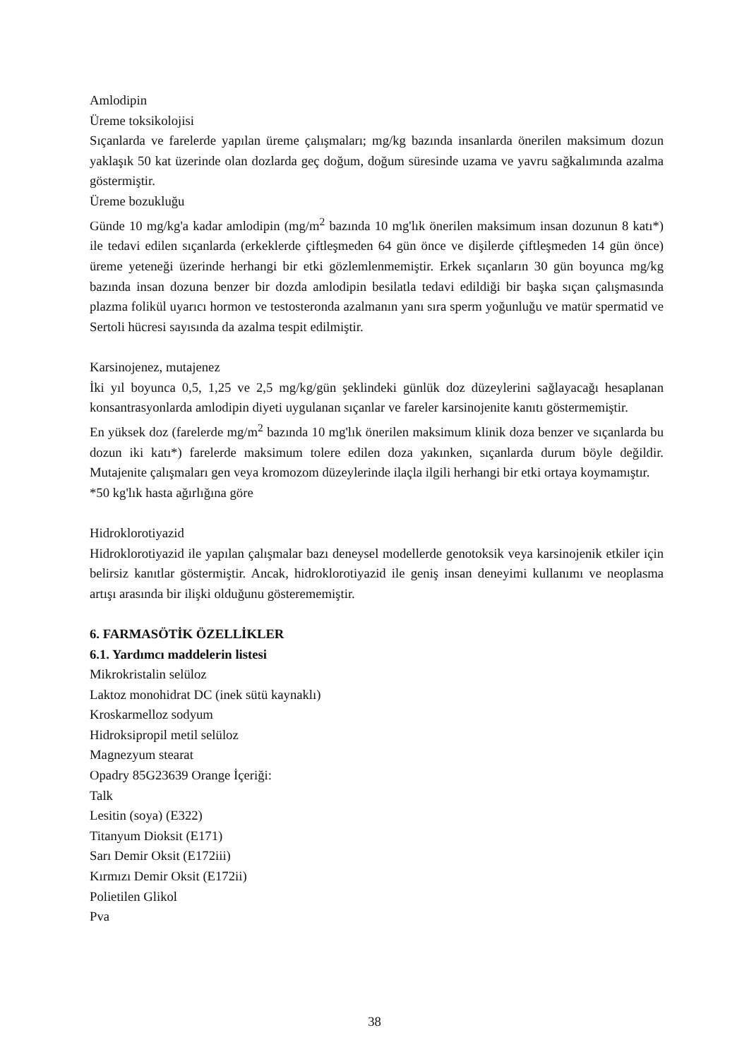Amlodipin
Üreme toksikolojisi
Sıçanlarda ve farelerde yapılan üreme çalışmaları; mg/kg bazında insanlarda önerilen maksimum dozun yaklaşık 50 kat üzerinde olan dozlarda geç doğum, doğum süresinde uzama ve yavru sağkalımında azalma göstermiştir.
Üreme bozukluğu
Günde 10 mg/kg'a kadar amlodipin (mg/m<sup>2</sup> bazında 10 mg'lık önerilen maksimum insan dozunun 8 katı*) ile tedavi edilen sıçanlarda (erkeklerde çiftleşmeden 64 gün önce ve dişilerde çiftleşmeden 14 gün önce) üreme yeteneği üzerinde herhangi bir etki gözlemlenmemiştir. Erkek sıçanların 30 gün boyunca mg/kg bazında insan dozuna benzer bir dozda amlodipin besilatla tedavi edildiği bir başka sıçan çalışmasında plazma folikül uyarıcı hormon ve testosteronda azalmanın yanı sıra sperm yoğunluğu ve matür spermatid ve Sertoli hücresi sayısında da azalma tespit edilmiştir.
Karsinojenez, mutajenez
İki yıl boyunca 0,5, 1,25 ve 2,5 mg/kg/gün şeklindeki günlük doz düzeylerini sağlayacağı hesaplanan konsantrasyonlarda amlodipin diyeti uygulanan sıçanlar ve fareler karsinojenite kanıtı göstermemiştir.
En yüksek doz (farelerde mg/m<sup>2</sup> bazında 10 mg'lık önerilen maksimum klinik doza benzer ve sıçanlarda bu dozun iki katı*) farelerde maksimum tolere edilen doza yakınken, sıçanlarda durum böyle değildir. Mutajenite çalışmaları gen veya kromozom düzeylerinde ilaçla ilgili herhangi bir etki ortaya koymamıştır.
*50 kg'lık hasta ağırlığına göre
Hidroklorotiyazid
Hidroklorotiyazid ile yapılan çalışmalar bazı deneysel modellerde genotoksik veya karsinojenik etkiler için belirsiz kanıtlar göstermiştir. Ancak, hidroklorotiyazid ile geniş insan deneyimi kullanımı ve neoplasma artışı arasında bir ilişki olduğunu gösterememiştir.
6. FARMASÖTİK ÖZELLİKLER
6.1. Yardımcı maddelerin listesi
Mikrokristalin selüloz
Laktoz monohidrat DC (inek sütü kaynaklı)
Kroskarmelloz sodyum
Hidroksipropil metil selüloz
Magnezyum stearat
Opadry 85G23639 Orange İçeriği:
Talk
Lesitin (soya) (E322)
Titanyum Dioksit (E171)
Sarı Demir Oksit (E172iii)
Kırmızı Demir Oksit (E172ii)
Polietilen Glikol
Pva
38